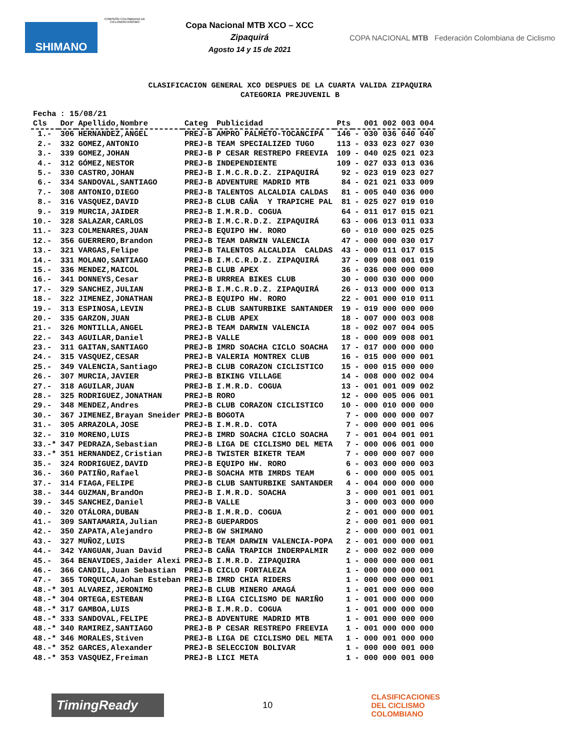SHIMANO COMISIÓN COLOMBIANA DE CICLOMONTAÑISMO
Copa Nacional MTB XCO – XCC
Zipaquirá
Agosto 14 y 15 de 2021
COPA NACIONAL MTB Federación Colombiana de Ciclismo
CLASIFICACION GENERAL XCO DESPUES DE LA CUARTA VALIDA ZIPAQUIRA
CATEGORIA PREJUVENIL B
| Fecha | : 15/08/21 | | | | | |
| --- | --- | --- | --- | --- | --- | --- |
| Cls | Dor | Apellido,Nombre | Categ | Publicidad | Pts | 001 002 003 004 |
| 1.- | 306 | HERNANDEZ,ANGEL | PREJ-B | AMPRO PALMETO-TOCANCIPÁ | 146 | - 030 036 040 040 |
| 2.- | 332 | GOMEZ,ANTONIO | PREJ-B | TEAM SPECIALIZED TUGO | 113 | - 033 023 027 030 |
| 3.- | 339 | GOMEZ,JOHAN | PREJ-B | P CESAR RESTREPO FREEVIA | 109 | - 040 025 021 023 |
| 4.- | 312 | GÓMEZ,NESTOR | PREJ-B | INDEPENDIENTE | 109 | - 027 033 013 036 |
| 5.- | 330 | CASTRO,JOHAN | PREJ-B | I.M.C.R.D.Z. ZIPAQUIRÁ | 92 | - 023 019 023 027 |
| 6.- | 334 | SANDOVAL,SANTIAGO | PREJ-B | ADVENTURE MADRID MTB | 84 | - 021 021 033 009 |
| 7.- | 308 | ANTONIO,DIEGO | PREJ-B | TALENTOS ALCALDIA CALDAS | 81 | - 005 040 036 000 |
| 8.- | 316 | VASQUEZ,DAVID | PREJ-B | CLUB CAÑA Y TRAPICHE PAL | 81 | - 025 027 019 010 |
| 9.- | 319 | MURCIA,JAIDER | PREJ-B | I.M.R.D. COGUA | 64 | - 011 017 015 021 |
| 10.- | 328 | SALAZAR,CARLOS | PREJ-B | I.M.C.R.D.Z. ZIPAQUIRÁ | 63 | - 006 013 011 033 |
| 11.- | 323 | COLMENARES,JUAN | PREJ-B | EQUIPO HW. RORO | 60 | - 010 000 025 025 |
| 12.- | 356 | GUERRERO,Brandon | PREJ-B | TEAM DARWIN VALENCIA | 47 | - 000 000 030 017 |
| 13.- | 321 | VARGAS,Felipe | PREJ-B | TALENTOS ALCALDIA CALDAS | 43 | - 000 011 017 015 |
| 14.- | 331 | MOLANO,SANTIAGO | PREJ-B | I.M.C.R.D.Z. ZIPAQUIRÁ | 37 | - 009 008 001 019 |
| 15.- | 336 | MENDEZ,MAICOL | PREJ-B | CLUB APEX | 36 | - 036 000 000 000 |
| 16.- | 341 | DONNEYS,Cesar | PREJ-B | URRREA BIKES CLUB | 30 | - 000 030 000 000 |
| 17.- | 329 | SANCHEZ,JULIAN | PREJ-B | I.M.C.R.D.Z. ZIPAQUIRÁ | 26 | - 013 000 000 013 |
| 18.- | 322 | JIMENEZ,JONATHAN | PREJ-B | EQUIPO HW. RORO | 22 | - 001 000 010 011 |
| 19.- | 313 | ESPINOSA,LEVIN | PREJ-B | CLUB SANTURBIKE SANTANDER | 19 | - 019 000 000 000 |
| 20.- | 335 | GARZON,JUAN | PREJ-B | CLUB APEX | 18 | - 007 000 003 008 |
| 21.- | 326 | MONTILLA,ANGEL | PREJ-B | TEAM DARWIN VALENCIA | 18 | - 002 007 004 005 |
| 22.- | 343 | AGUILAR,Daniel | PREJ-B | VALLE | 18 | - 000 009 008 001 |
| 23.- | 311 | GAITAN,SANTIAGO | PREJ-B | IMRD SOACHA CICLO SOACHA | 17 | - 017 000 000 000 |
| 24.- | 315 | VASQUEZ,CESAR | PREJ-B | VALERIA MONTREX CLUB | 16 | - 015 000 000 001 |
| 25.- | 349 | VALENCIA,Santiago | PREJ-B | CLUB CORAZON CICLISTICO | 15 | - 000 015 000 000 |
| 26.- | 307 | MURCIA,JAVIER | PREJ-B | BIKING VILLAGE | 14 | - 008 000 002 004 |
| 27.- | 318 | AGUILAR,JUAN | PREJ-B | I.M.R.D. COGUA | 13 | - 001 001 009 002 |
| 28.- | 325 | RODRIGUEZ,JONATHAN | PREJ-B | RORO | 12 | - 000 005 006 001 |
| 29.- | 348 | MENDEZ,Andres | PREJ-B | CLUB CORAZON CICLISTICO | 10 | - 000 010 000 000 |
| 30.- | 367 | JIMENEZ,Brayan Sneider | PREJ-B | BOGOTA | 7 | - 000 000 000 007 |
| 31.- | 305 | ARRAZOLA,JOSE | PREJ-B | I.M.R.D. COTA | 7 | - 000 000 001 006 |
| 32.- | 310 | MORENO,LUIS | PREJ-B | IMRD SOACHA CICLO SOACHA | 7 | - 001 004 001 001 |
| 33.-* | 347 | PEDRAZA,Sebastian | PREJ-B | LIGA DE CICLISMO DEL META | 7 | - 000 006 001 000 |
| 33.-* | 351 | HERNANDEZ,Cristian | PREJ-B | TWISTER BIKETR TEAM | 7 | - 000 000 007 000 |
| 35.- | 324 | RODRIGUEZ,DAVID | PREJ-B | EQUIPO HW. RORO | 6 | - 003 000 000 003 |
| 36.- | 360 | PATIÑO,Rafael | PREJ-B | SOACHA MTB IMRDS TEAM | 6 | - 000 000 005 001 |
| 37.- | 314 | FIAGA,FELIPE | PREJ-B | CLUB SANTURBIKE SANTANDER | 4 | - 004 000 000 000 |
| 38.- | 344 | GUZMAN,BrandOn | PREJ-B | I.M.R.D. SOACHA | 3 | - 000 001 001 001 |
| 39.- | 345 | SANCHEZ,Daniel | PREJ-B | VALLE | 3 | - 000 003 000 000 |
| 40.- | 320 | OTÁLORA,DUBAN | PREJ-B | I.M.R.D. COGUA | 2 | - 001 000 000 001 |
| 41.- | 309 | SANTAMARIA,Julian | PREJ-B | GUEPARDOS | 2 | - 000 001 000 001 |
| 42.- | 350 | ZAPATA,Alejandro | PREJ-B | GW SHIMANO | 2 | - 000 000 001 001 |
| 43.- | 327 | MUÑOZ,LUIS | PREJ-B | TEAM DARWIN VALENCIA-POPA | 2 | - 001 000 000 001 |
| 44.- | 342 | YANGUAN,Juan David | PREJ-B | CAÑA TRAPICH INDERPALMIR | 2 | - 000 002 000 000 |
| 45.- | 364 | BENAVIDES,Jaider Alexi | PREJ-B | I.M.R.D. ZIPAQUIRA | 1 | - 000 000 000 001 |
| 46.- | 366 | CANDIL,Juan Sebastian | PREJ-B | CICLO FORTALEZA | 1 | - 000 000 000 001 |
| 47.- | 365 | TORQUICA,Johan Esteban | PREJ-B | IMRD CHIA RIDERS | 1 | - 000 000 000 001 |
| 48.-* | 301 | ALVAREZ,JERONIMO | PREJ-B | CLUB MINERO AMAGÁ | 1 | - 001 000 000 000 |
| 48.-* | 304 | ORTEGA,ESTEBAN | PREJ-B | LIGA CICLISMO DE NARIÑO | 1 | - 001 000 000 000 |
| 48.-* | 317 | GAMBOA,LUIS | PREJ-B | I.M.R.D. COGUA | 1 | - 001 000 000 000 |
| 48.-* | 333 | SANDOVAL,FELIPE | PREJ-B | ADVENTURE MADRID MTB | 1 | - 001 000 000 000 |
| 48.-* | 340 | RAMIREZ,SANTIAGO | PREJ-B | P CESAR RESTREPO FREEVIA | 1 | - 001 000 000 000 |
| 48.-* | 346 | MORALES,Stiven | PREJ-B | LIGA DE CICLISMO DEL META | 1 | - 000 001 000 000 |
| 48.-* | 352 | GARCES,Alexander | PREJ-B | SELECCION BOLIVAR | 1 | - 000 000 001 000 |
| 48.-* | 353 | VASQUEZ,Freiman | PREJ-B | LICI META | 1 | - 000 000 001 000 |
TimingReady
10
CLASIFICACIONES
DEL CICLISMO
COLOMBIANO